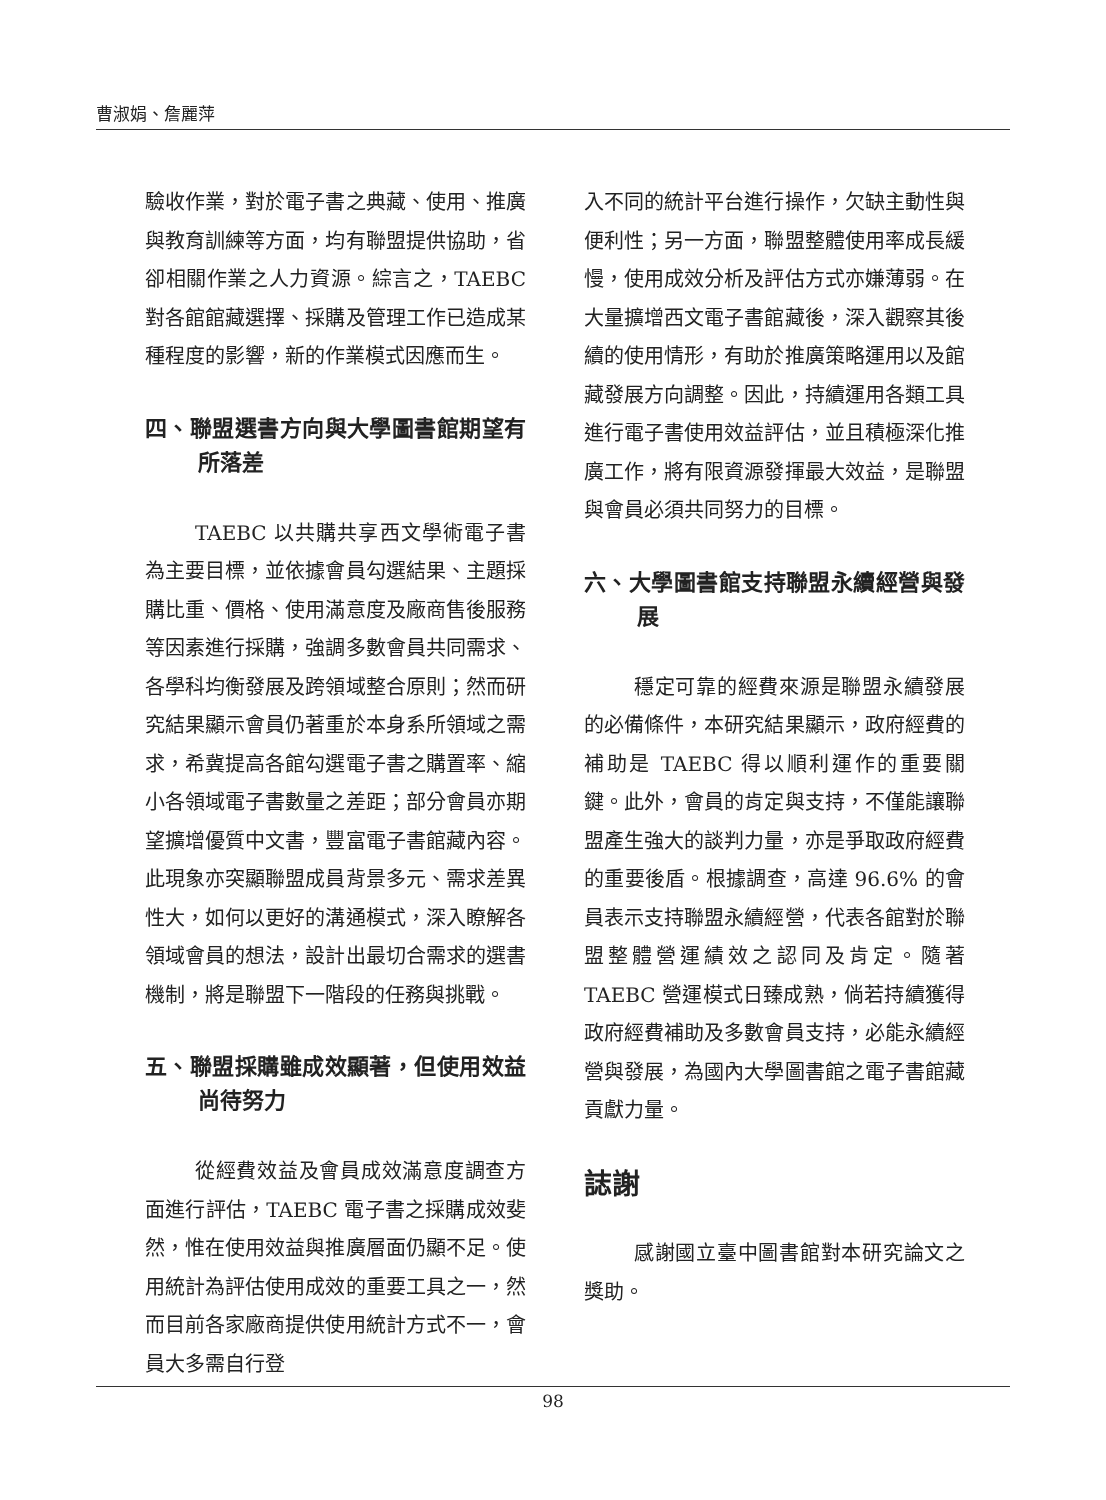曹淑娟、詹麗萍
驗收作業，對於電子書之典藏、使用、推廣與教育訓練等方面，均有聯盟提供協助，省卻相關作業之人力資源。綜言之，TAEBC 對各館館藏選擇、採購及管理工作已造成某種程度的影響，新的作業模式因應而生。
四、聯盟選書方向與大學圖書館期望有所落差
TAEBC 以共購共享西文學術電子書為主要目標，並依據會員勾選結果、主題採購比重、價格、使用滿意度及廠商售後服務等因素進行採購，強調多數會員共同需求、各學科均衡發展及跨領域整合原則；然而研究結果顯示會員仍著重於本身系所領域之需求，希冀提高各館勾選電子書之購置率、縮小各領域電子書數量之差距；部分會員亦期望擴增優質中文書，豐富電子書館藏內容。此現象亦突顯聯盟成員背景多元、需求差異性大，如何以更好的溝通模式，深入瞭解各領域會員的想法，設計出最切合需求的選書機制，將是聯盟下一階段的任務與挑戰。
五、聯盟採購雖成效顯著，但使用效益尚待努力
從經費效益及會員成效滿意度調查方面進行評估，TAEBC 電子書之採購成效斐然，惟在使用效益與推廣層面仍顯不足。使用統計為評估使用成效的重要工具之一，然而目前各家廠商提供使用統計方式不一，會員大多需自行登
入不同的統計平台進行操作，欠缺主動性與便利性；另一方面，聯盟整體使用率成長緩慢，使用成效分析及評估方式亦嫌薄弱。在大量擴增西文電子書館藏後，深入觀察其後續的使用情形，有助於推廣策略運用以及館藏發展方向調整。因此，持續運用各類工具進行電子書使用效益評估，並且積極深化推廣工作，將有限資源發揮最大效益，是聯盟與會員必須共同努力的目標。
六、大學圖書館支持聯盟永續經營與發展
穩定可靠的經費來源是聯盟永續發展的必備條件，本研究結果顯示，政府經費的補助是 TAEBC 得以順利運作的重要關鍵。此外，會員的肯定與支持，不僅能讓聯盟產生強大的談判力量，亦是爭取政府經費的重要後盾。根據調查，高達 96.6% 的會員表示支持聯盟永續經營，代表各館對於聯盟整體營運績效之認同及肯定。隨著 TAEBC 營運模式日臻成熟，倘若持續獲得政府經費補助及多數會員支持，必能永續經營與發展，為國內大學圖書館之電子書館藏貢獻力量。
誌謝
感謝國立臺中圖書館對本研究論文之獎助。
98